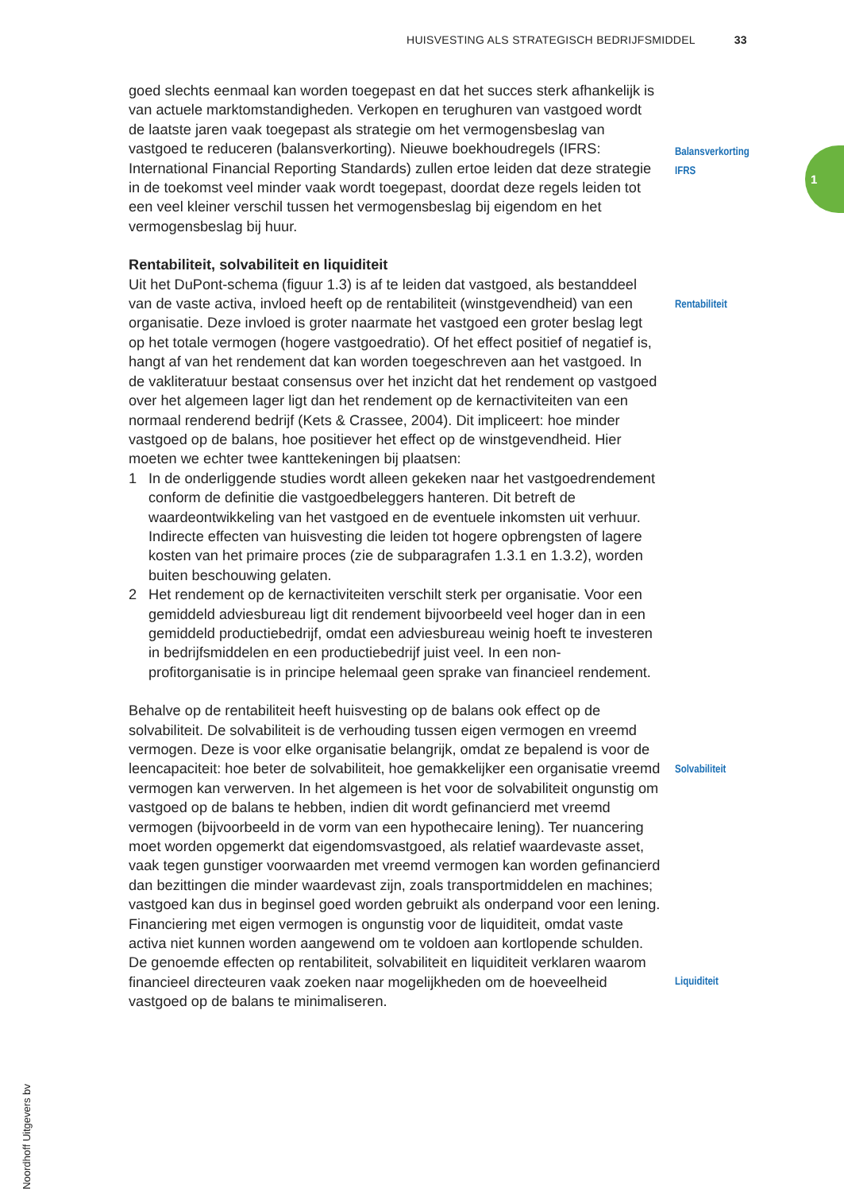HUISVESTING ALS STRATEGISCH BEDRIJFSMIDDEL 33
1
Balansverkorting
IFRS
goed slechts eenmaal kan worden toegepast en dat het succes sterk afhankelijk is van actuele marktomstandigheden. Verkopen en terughuren van vastgoed wordt de laatste jaren vaak toegepast als strategie om het vermogensbeslag van vastgoed te reduceren (balansverkorting). Nieuwe boekhoudregels (IFRS: International Financial Reporting Standards) zullen ertoe leiden dat deze strategie in de toekomst veel minder vaak wordt toegepast, doordat deze regels leiden tot een veel kleiner verschil tussen het vermogensbeslag bij eigendom en het vermogensbeslag bij huur.
Rentabiliteit, solvabiliteit en liquiditeit
Rentabiliteit
Uit het DuPont-schema (figuur 1.3) is af te leiden dat vastgoed, als bestanddeel van de vaste activa, invloed heeft op de rentabiliteit (winstgevendheid) van een organisatie. Deze invloed is groter naarmate het vastgoed een groter beslag legt op het totale vermogen (hogere vastgoedratio). Of het effect positief of negatief is, hangt af van het rendement dat kan worden toegeschreven aan het vastgoed. In de vakliteratuur bestaat consensus over het inzicht dat het rendement op vastgoed over het algemeen lager ligt dan het rendement op de kernactiviteiten van een normaal renderend bedrijf (Kets & Crassee, 2004). Dit impliceert: hoe minder vastgoed op de balans, hoe positiever het effect op de winstgevendheid. Hier moeten we echter twee kanttekeningen bij plaatsen:
1 In de onderliggende studies wordt alleen gekeken naar het vastgoedrendement conform de definitie die vastgoedbeleggers hanteren. Dit betreft de waardeontwikkeling van het vastgoed en de eventuele inkomsten uit verhuur. Indirecte effecten van huisvesting die leiden tot hogere opbrengsten of lagere kosten van het primaire proces (zie de subparagrafen 1.3.1 en 1.3.2), worden buiten beschouwing gelaten.
2 Het rendement op de kernactiviteiten verschilt sterk per organisatie. Voor een gemiddeld adviesbureau ligt dit rendement bijvoorbeeld veel hoger dan in een gemiddeld productiebedrijf, omdat een adviesbureau weinig hoeft te investeren in bedrijfsmiddelen en een productiebedrijf juist veel. In een non-profitorganisatie is in principe helemaal geen sprake van financieel rendement.
Solvabiliteit
Behalve op de rentabiliteit heeft huisvesting op de balans ook effect op de solvabiliteit. De solvabiliteit is de verhouding tussen eigen vermogen en vreemd vermogen. Deze is voor elke organisatie belangrijk, omdat ze bepalend is voor de leencapaciteit: hoe beter de solvabiliteit, hoe gemakkelijker een organisatie vreemd vermogen kan verwerven. In het algemeen is het voor de solvabiliteit ongunstig om vastgoed op de balans te hebben, indien dit wordt gefinancierd met vreemd vermogen (bijvoorbeeld in de vorm van een hypothecaire lening). Ter nuancering moet worden opgemerkt dat eigendomsvastgoed, als relatief waardevaste asset, vaak tegen gunstiger voorwaarden met vreemd vermogen kan worden gefinancierd dan bezittingen die minder waardevast zijn, zoals transportmiddelen en machines; vastgoed kan dus in beginsel goed worden gebruikt als onderpand voor een lening.
Liquiditeit
Financiering met eigen vermogen is ongunstig voor de liquiditeit, omdat vaste activa niet kunnen worden aangewend om te voldoen aan kortlopende schulden.
De genoemde effecten op rentabiliteit, solvabiliteit en liquiditeit verklaren waarom financieel directeuren vaak zoeken naar mogelijkheden om de hoeveelheid vastgoed op de balans te minimaliseren.
© Noordhoff Uitgevers bv